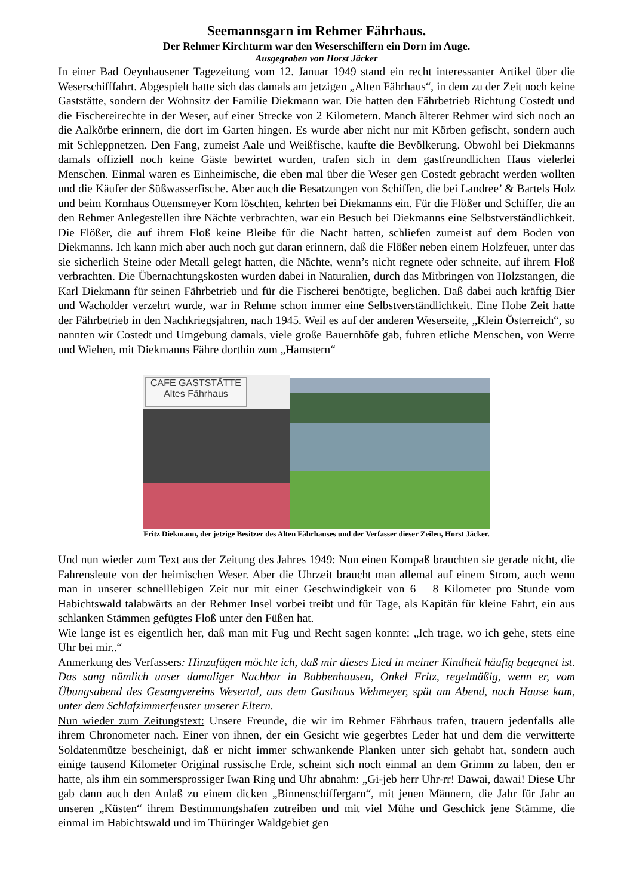Seemannsgarn im Rehmer Fährhaus.
Der Rehmer Kirchturm war den Weserschiffern ein Dorn im Auge.
Ausgegraben von Horst Jäcker
In einer Bad Oeynhausener Tagezeitung vom 12. Januar 1949 stand ein recht interessanter Artikel über die Weserschifffahrt. Abgespielt hatte sich das damals am jetzigen „Alten Fährhaus“, in dem zu der Zeit noch keine Gaststätte, sondern der Wohnsitz der Familie Diekmann war. Die hatten den Fährbetrieb Richtung Costedt und die Fischereirechte in der Weser, auf einer Strecke von 2 Kilometern. Manch älterer Rehmer wird sich noch an die Aalkörbe erinnern, die dort im Garten hingen. Es wurde aber nicht nur mit Körben gefischt, sondern auch mit Schleppnetzen. Den Fang, zumeist Aale und Weißfische, kaufte die Bevölkerung. Obwohl bei Diekmanns damals offiziell noch keine Gäste bewirtet wurden, trafen sich in dem gastfreundlichen Haus vielerlei Menschen. Einmal waren es Einheimische, die eben mal über die Weser gen Costedt gebracht werden wollten und die Käufer der Süßwasserfische. Aber auch die Besatzungen von Schiffen, die bei Landree’ & Bartels Holz und beim Kornhaus Ottensmeyer Korn löschten, kehrten bei Diekmanns ein. Für die Flößer und Schiffer, die an den Rehmer Anlegestellen ihre Nächte verbrachten, war ein Besuch bei Diekmanns eine Selbstverständlichkeit. Die Flößer, die auf ihrem Floß keine Bleibe für die Nacht hatten, schliefen zumeist auf dem Boden von Diekmanns. Ich kann mich aber auch noch gut daran erinnern, daß die Flößer neben einem Holzfeuer, unter das sie sicherlich Steine oder Metall gelegt hatten, die Nächte, wenn’s nicht regnete oder schneite, auf ihrem Floß verbrachten. Die Übernachtungskosten wurden dabei in Naturalien, durch das Mitbringen von Holzstangen, die Karl Diekmann für seinen Fährbetrieb und für die Fischerei benötigte, beglichen. Daß dabei auch kräftig Bier und Wacholder verzehrt wurde, war in Rehme schon immer eine Selbstverständlichkeit. Eine Hohe Zeit hatte der Fährbetrieb in den Nachkriegsjahren, nach 1945. Weil es auf der anderen Weserseite, „Klein Österreich“, so nannten wir Costedt und Umgebung damals, viele große Bauernhöfe gab, fuhren etliche Menschen, von Werre und Wiehen, mit Diekmanns Fähre dorthin zum „Hamstern“
CAFE GASTSTÄTTE
Altes Fährhaus
Fritz Diekmann, der jetzige Besitzer des Alten Fährhauses und der Verfasser dieser Zeilen, Horst Jäcker.
Und nun wieder zum Text aus der Zeitung des Jahres 1949: Nun einen Kompaß brauchten sie gerade nicht, die Fahrensleute von der heimischen Weser. Aber die Uhrzeit braucht man allemal auf einem Strom, auch wenn man in unserer schnelllebigen Zeit nur mit einer Geschwindigkeit von 6 – 8 Kilometer pro Stunde vom Habichtswald talabwärts an der Rehmer Insel vorbei treibt und für Tage, als Kapitän für kleine Fahrt, ein aus schlanken Stämmen gefügtes Floß unter den Füßen hat.
Wie lange ist es eigentlich her, daß man mit Fug und Recht sagen konnte: „Ich trage, wo ich gehe, stets eine Uhr bei mir..“
Anmerkung des Verfassers: Hinzufügen möchte ich, daß mir dieses Lied in meiner Kindheit häufig begegnet ist. Das sang nämlich unser damaliger Nachbar in Babbenhausen, Onkel Fritz, regelmäßig, wenn er, vom Übungsabend des Gesangvereins Wesertal, aus dem Gasthaus Wehmeyer, spät am Abend, nach Hause kam, unter dem Schlafzimmerfenster unserer Eltern.
Nun wieder zum Zeitungstext: Unsere Freunde, die wir im Rehmer Fährhaus trafen, trauern jedenfalls alle ihrem Chronometer nach. Einer von ihnen, der ein Gesicht wie gegerbtes Leder hat und dem die verwitterte Soldatenmütze bescheinigt, daß er nicht immer schwankende Planken unter sich gehabt hat, sondern auch einige tausend Kilometer Original russische Erde, scheint sich noch einmal an dem Grimm zu laben, den er hatte, als ihm ein sommersprossiger Iwan Ring und Uhr abnahm: „Gi-jeb herr Uhr-rr! Dawai, dawai! Diese Uhr gab dann auch den Anlaß zu einem dicken „Binnenschiffergarn“, mit jenen Männern, die Jahr für Jahr an unseren „Küsten“ ihrem Bestimmungshafen zutreiben und mit viel Mühe und Geschick jene Stämme, die einmal im Habichtswald und im Thüringer Waldgebiet gen